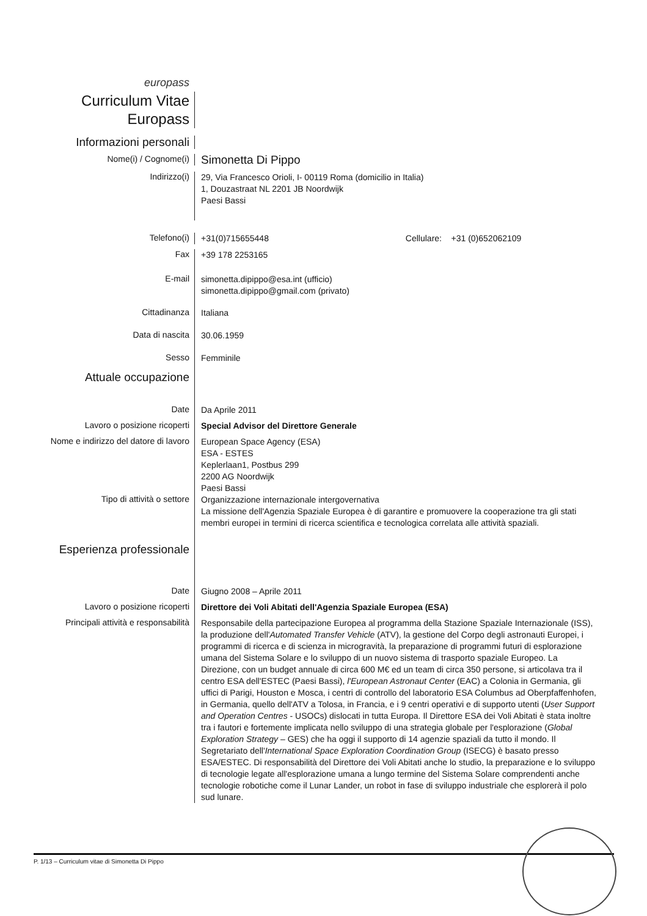europass
Curriculum Vitae
Europass
Informazioni personali
Nome(i) / Cognome(i)
Simonetta Di Pippo
Indirizzo(i)
29, Via Francesco Orioli, I- 00119 Roma (domicilio in Italia)
1, Douzastraat NL 2201 JB Noordwijk
Paesi Bassi
Telefono(i)
+31(0)715655448 Cellulare: +31 (0)652062109
Fax
+39 178 2253165
E-mail
simonetta.dipippo@esa.int (ufficio)
simonetta.dipippo@gmail.com (privato)
Cittadinanza
Italiana
Data di nascita
30.06.1959
Sesso
Femminile
Attuale occupazione
Date
Da Aprile 2011
Lavoro o posizione ricoperti
Special Advisor del Direttore Generale
Nome e indirizzo del datore di lavoro
European Space Agency (ESA)
ESA - ESTES
Keplerlaan1, Postbus 299
2200 AG Noordwijk
Paesi Bassi
Tipo di attività o settore
Organizzazione internazionale intergovernativa
La missione dell'Agenzia Spaziale Europea è di garantire e promuovere la cooperazione tra gli stati membri europei in termini di ricerca scientifica e tecnologica correlata alle attività spaziali.
Esperienza professionale
Date
Giugno 2008 – Aprile 2011
Lavoro o posizione ricoperti
Direttore dei Voli Abitati dell'Agenzia Spaziale Europea (ESA)
Principali attività e responsabilità
Responsabile della partecipazione Europea al programma della Stazione Spaziale Internazionale (ISS), la produzione dell'Automated Transfer Vehicle (ATV), la gestione del Corpo degli astronauti Europei, i programmi di ricerca e di scienza in microgravità, la preparazione di programmi futuri di esplorazione umana del Sistema Solare e lo sviluppo di un nuovo sistema di trasporto spaziale Europeo. La Direzione, con un budget annuale di circa 600 M€ ed un team di circa 350 persone, si articolava tra il centro ESA dell'ESTEC (Paesi Bassi), l'European Astronaut Center (EAC) a Colonia in Germania, gli uffici di Parigi, Houston e Mosca, i centri di controllo del laboratorio ESA Columbus ad Oberpfaffenhofen, in Germania, quello dell'ATV a Tolosa, in Francia, e i 9 centri operativi e di supporto utenti (User Support and Operation Centres - USOCs) dislocati in tutta Europa. Il Direttore ESA dei Voli Abitati è stata inoltre tra i fautori e fortemente implicata nello sviluppo di una strategia globale per l'esplorazione (Global Exploration Strategy – GES) che ha oggi il supporto di 14 agenzie spaziali da tutto il mondo. Il Segretariato dell'International Space Exploration Coordination Group (ISECG) è basato presso ESA/ESTEC. Di responsabilità del Direttore dei Voli Abitati anche lo studio, la preparazione e lo sviluppo di tecnologie legate all'esplorazione umana a lungo termine del Sistema Solare comprendenti anche tecnologie robotiche come il Lunar Lander, un robot in fase di sviluppo industriale che esplorerà il polo sud lunare.
P. 1/13 – Curriculum vitae di Simonetta Di Pippo